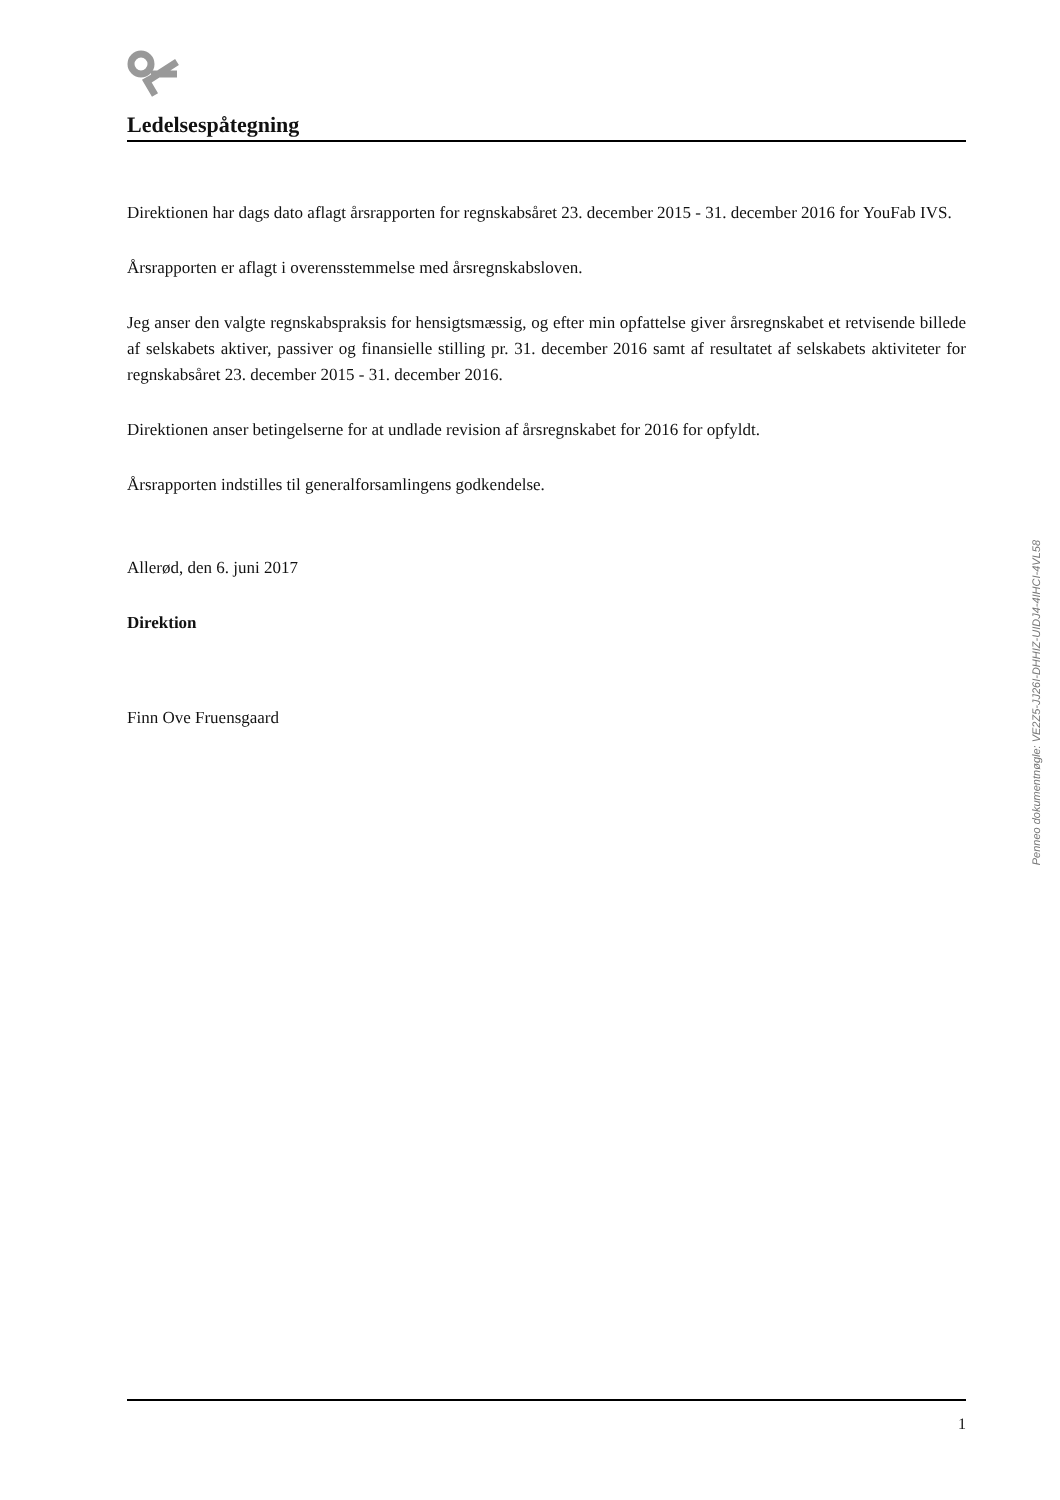Ledelsespåtegning
Direktionen har dags dato aflagt årsrapporten for regnskabsåret 23. december 2015 - 31. december 2016 for YouFab IVS.
Årsrapporten er aflagt i overensstemmelse med årsregnskabsloven.
Jeg anser den valgte regnskabspraksis for hensigtsmæssig, og efter min opfattelse giver årsregnskabet et retvisende billede af selskabets aktiver, passiver og finansielle stilling pr. 31. december 2016 samt af resultatet af selskabets aktiviteter for regnskabsåret 23. december 2015 - 31. december 2016.
Direktionen anser betingelserne for at undlade revision af årsregnskabet for 2016 for opfyldt.
Årsrapporten indstilles til generalforsamlingens godkendelse.
Allerød, den 6. juni 2017
Direktion
Finn Ove Fruensgaard
Penneo dokumentnøgle: VE2Z5-JJ26I-DHHIZ-UIDJ4-4IHCI-4VL58
1